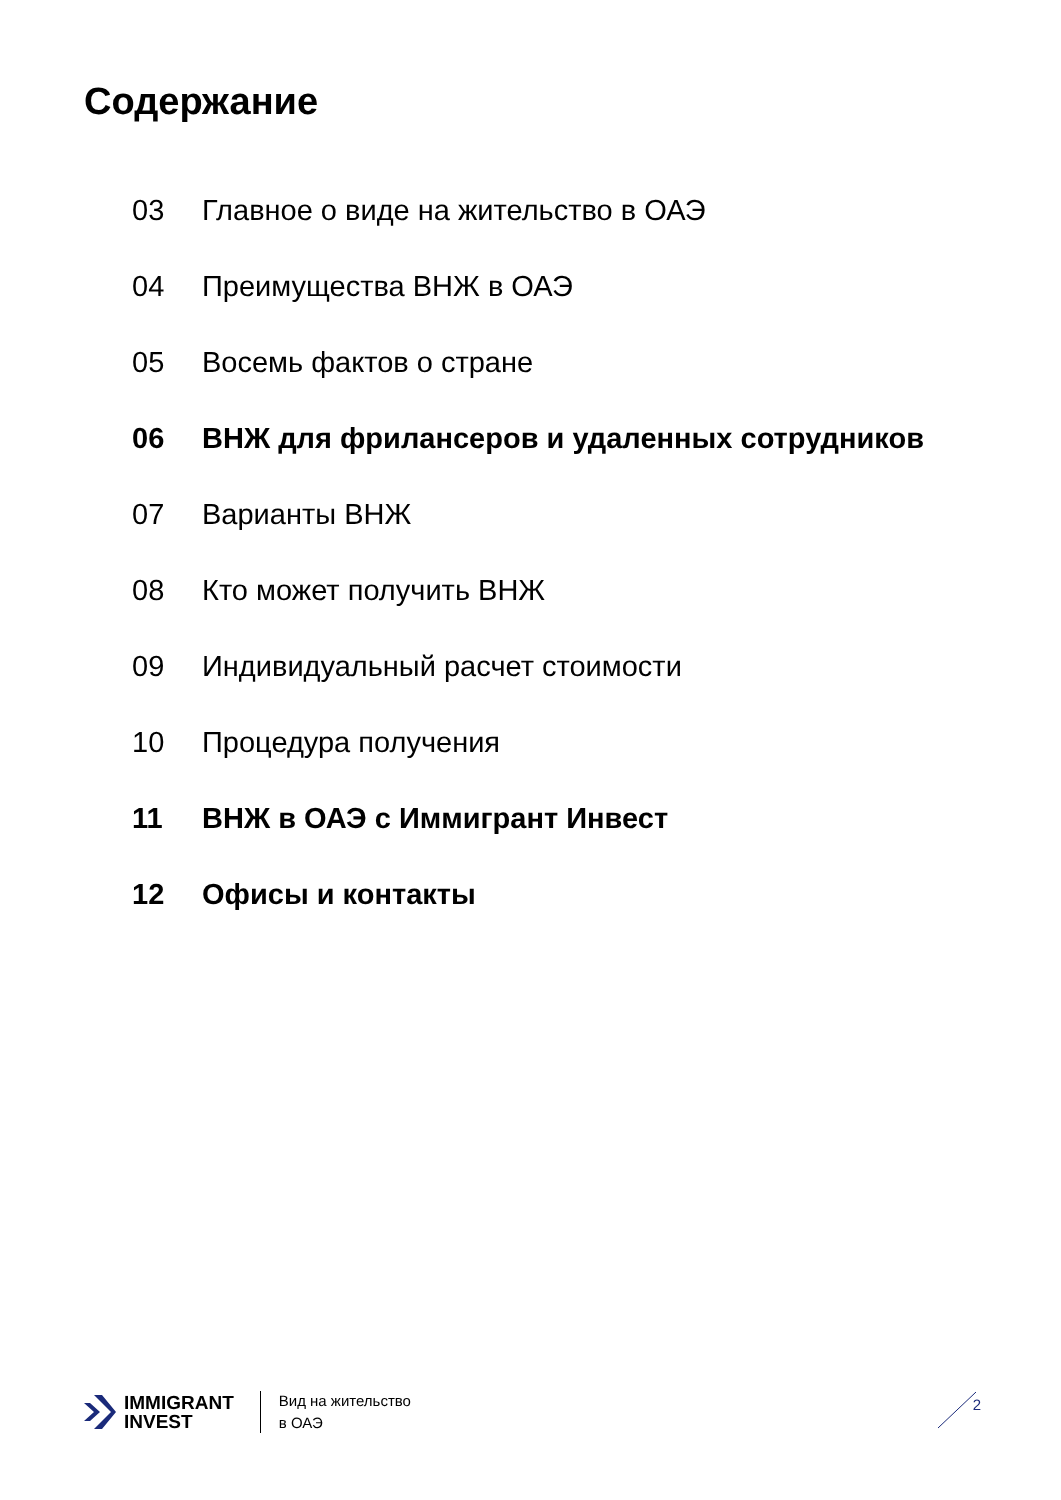Содержание
03 Главное о виде на жительство в ОАЭ
04 Преимущества ВНЖ в ОАЭ
05 Восемь фактов о стране
06 ВНЖ для фрилансеров и удаленных сотрудников
07 Варианты ВНЖ
08 Кто может получить ВНЖ
09 Индивидуальный расчет стоимости
10 Процедура получения
11 ВНЖ в ОАЭ с Иммигрант Инвест
12 Офисы и контакты
IMMIGRANT
INVEST
Вид на жительство
в ОАЭ
2